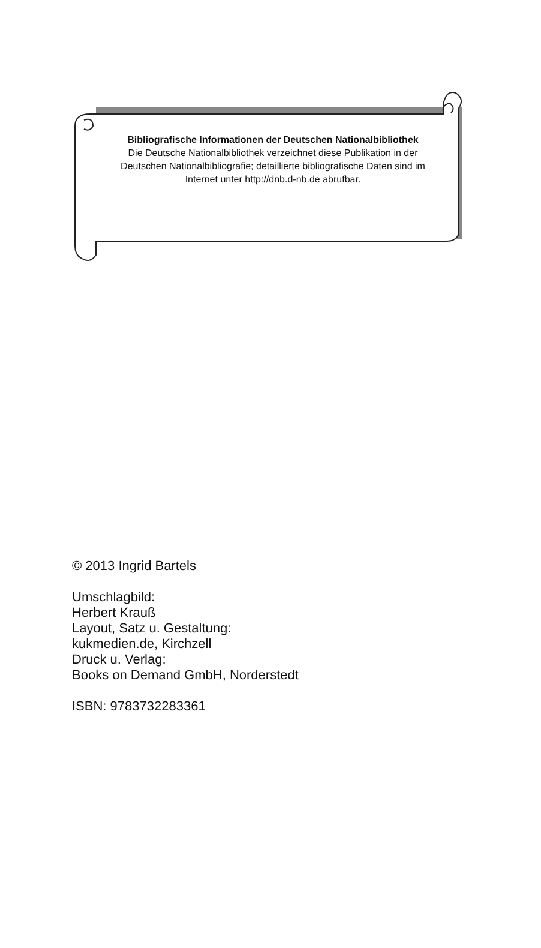Bibliografische Informationen der Deutschen Nationalbibliothek
Die Deutsche Nationalbibliothek verzeichnet diese Publikation in der Deutschen Nationalbibliografie; detaillierte bibliografische Daten sind im Internet unter http://dnb.d-nb.de abrufbar.
© 2013 Ingrid Bartels
Umschlagbild:
Herbert Krauß
Layout, Satz u. Gestaltung:
kukmedien.de, Kirchzell
Druck u. Verlag:
Books on Demand GmbH, Norderstedt
ISBN: 9783732283361